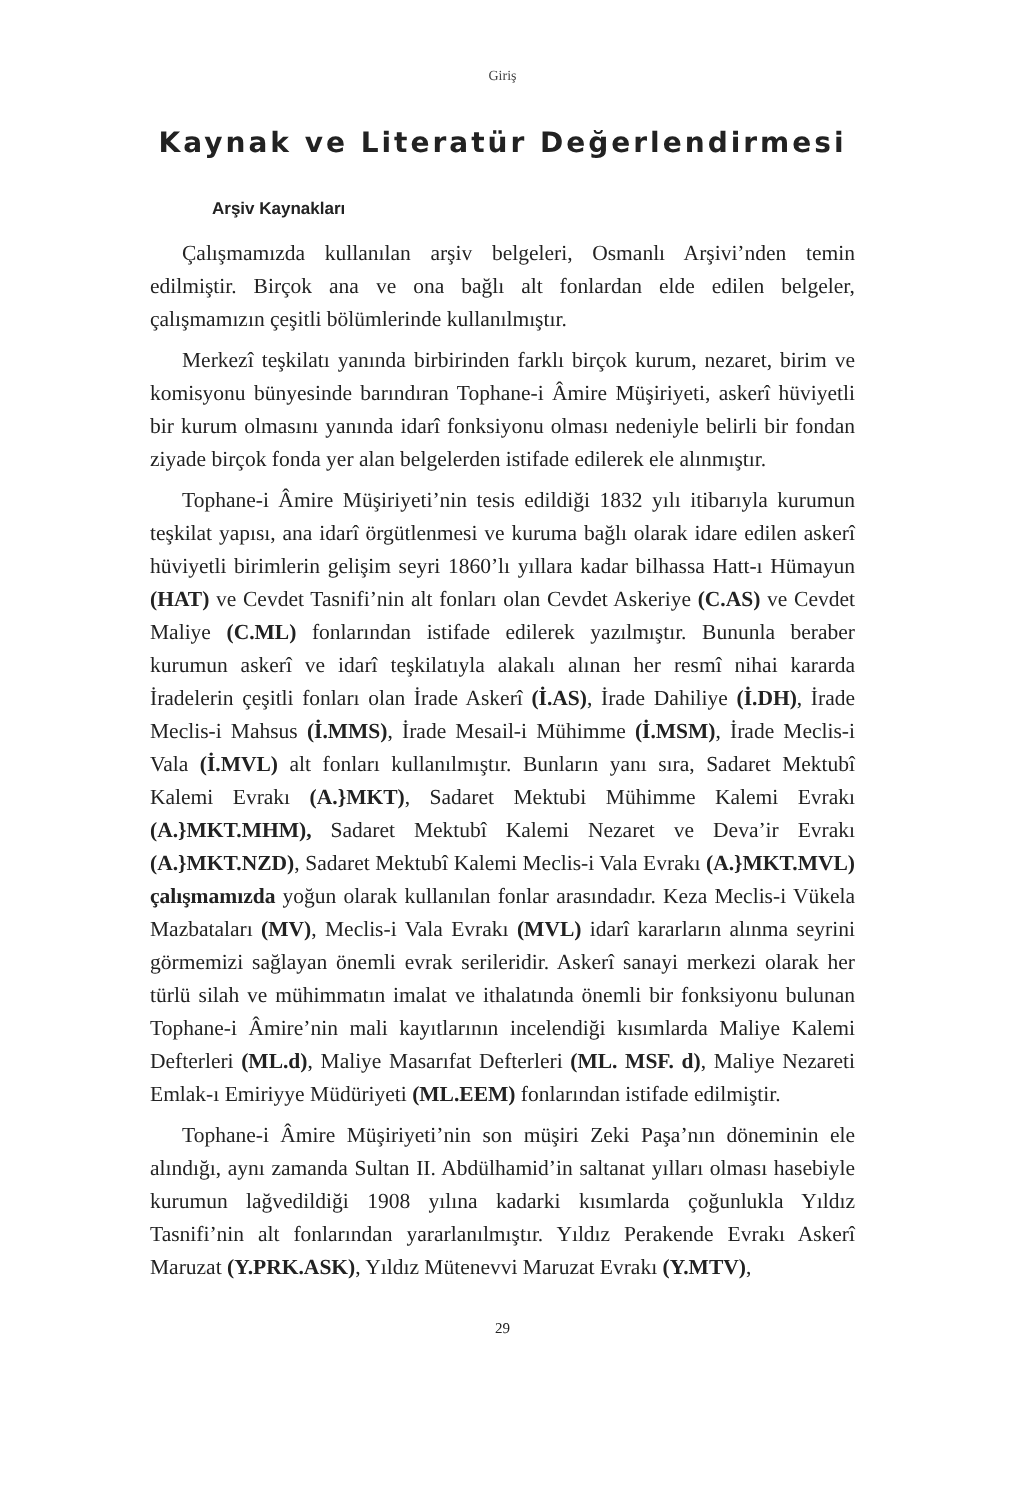Giriş
Kaynak ve Literatür Değerlendirmesi
Arşiv Kaynakları
Çalışmamızda kullanılan arşiv belgeleri, Osmanlı Arşivi’nden temin edilmiştir. Birçok ana ve ona bağlı alt fonlardan elde edilen belgeler, çalışmamızın çeşitli bölümlerinde kullanılmıştır.
Merkezî teşkilatı yanında birbirinden farklı birçok kurum, nezaret, birim ve komisyonu bünyesinde barındıran Tophane-i Âmire Müşiriyeti, askerî hüviyetli bir kurum olmasını yanında idarî fonksiyonu olması nedeniyle belirli bir fondan ziyade birçok fonda yer alan belgelerden istifade edilerek ele alınmıştır.
Tophane-i Âmire Müşiriyeti’nin tesis edildiği 1832 yılı itibarıyla kurumun teşkilat yapısı, ana idarî örgütlenmesi ve kuruma bağlı olarak idare edilen askerî hüviyetli birimlerin gelişim seyri 1860’lı yıllara kadar bilhassa Hatt-ı Hümayun (HAT) ve Cevdet Tasnifi’nin alt fonları olan Cevdet Askeriye (C.AS) ve Cevdet Maliye (C.ML) fonlarından istifade edilerek yazılmıştır. Bununla beraber kurumun askerî ve idarî teşkilatıyla alakalı alınan her resmî nihai kararda İradelerin çeşitli fonları olan İrade Askerî (İ.AS), İrade Dahiliye (İ.DH), İrade Meclis-i Mahsus (İ.MMS), İrade Mesail-i Mühimme (İ.MSM), İrade Meclis-i Vala (İ.MVL) alt fonları kullanılmıştır. Bunların yanı sıra, Sadaret Mektubî Kalemi Evrakı (A.}MKT), Sadaret Mektubi Mühimme Kalemi Evrakı (A.}MKT.MHM), Sadaret Mektubî Kalemi Nezaret ve Deva’ir Evrakı (A.}MKT.NZD), Sadaret Mektubî Kalemi Meclis-i Vala Evrakı (A.}MKT.MVL) çalışmamızda yoğun olarak kullanılan fonlar arasındadır. Keza Meclis-i Vükela Mazbataları (MV), Meclis-i Vala Evrakı (MVL) idarî kararların alınma seyrini görmemizi sağlayan önemli evrak serileridir. Askerî sanayi merkezi olarak her türlü silah ve mühimmatın imalat ve ithalatında önemli bir fonksiyonu bulunan Tophane-i Âmire’nin mali kayıtlarının incelendiği kısımlarda Maliye Kalemi Defterleri (ML.d), Maliye Masarıfat Defterleri (ML. MSF. d), Maliye Nezareti Emlak-ı Emiriyye Müdüriyeti (ML.EEM) fonlarından istifade edilmiştir.
Tophane-i Âmire Müşiriyeti’nin son müşiri Zeki Paşa’nın döneminin ele alındığı, aynı zamanda Sultan II. Abdülhamid’in saltanat yılları olması hasebiyle kurumun lağvedildiği 1908 yılına kadarki kısımlarda çoğunlukla Yıldız Tasnifi’nin alt fonlarından yararlanılmıştır. Yıldız Perakende Evrakı Askerî Maruzat (Y.PRK.ASK), Yıldız Mütenevvi Maruzat Evrakı (Y.MTV),
29